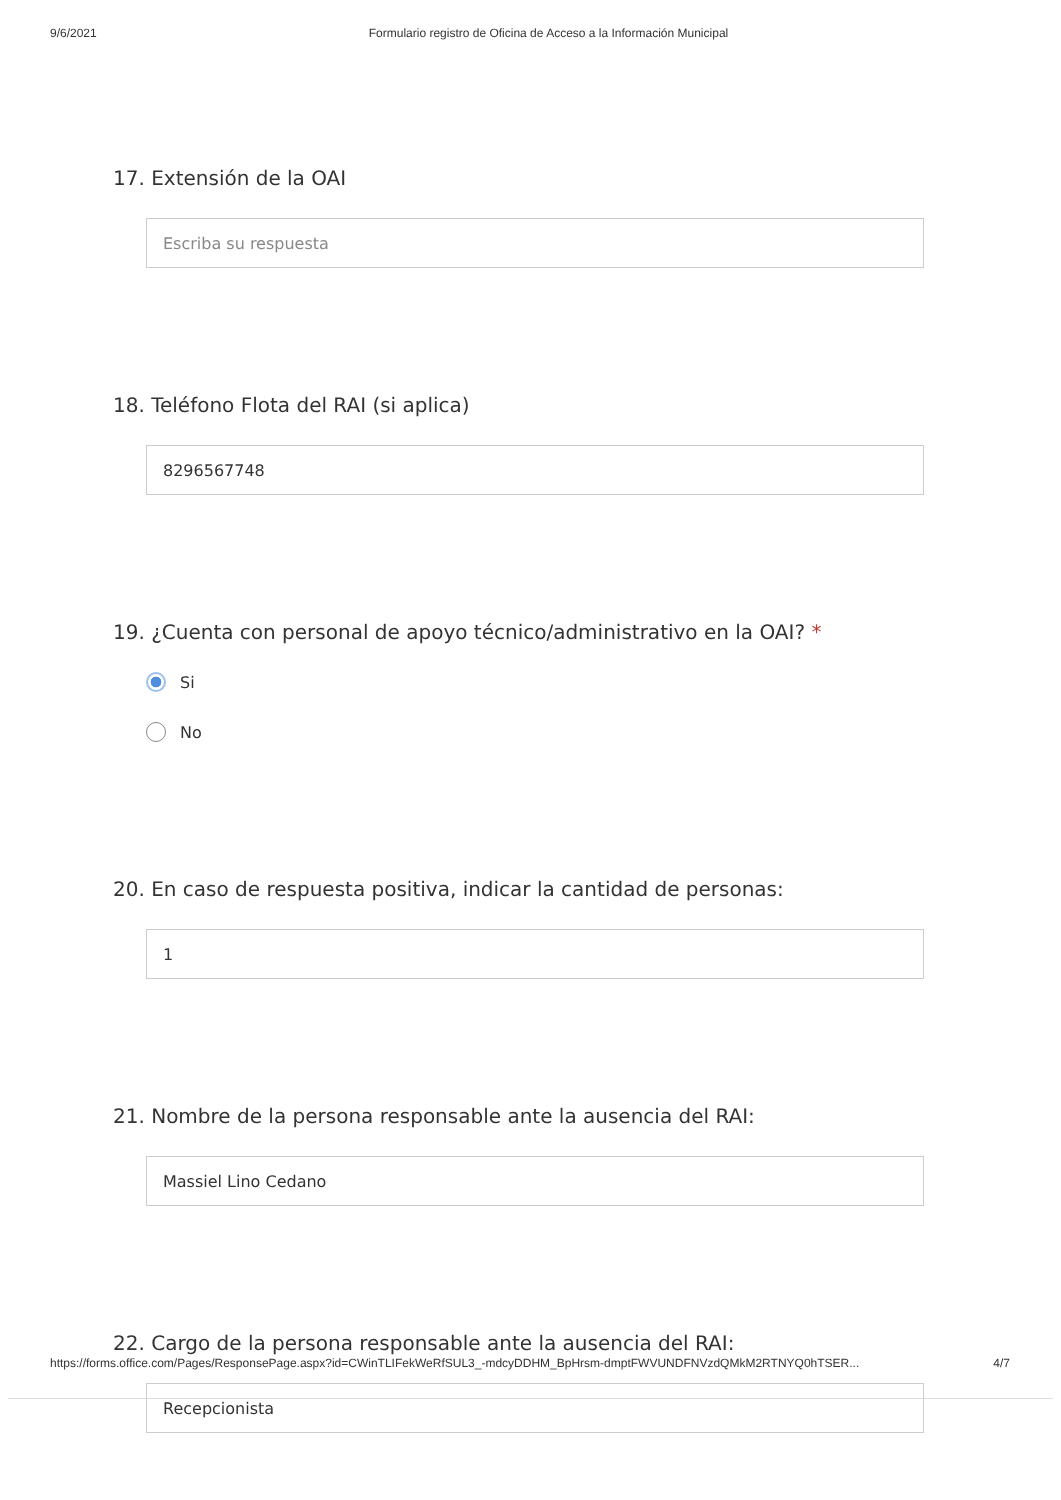9/6/2021 Formulario registro de Oficina de Acceso a la Información Municipal
17. Extensión de la OAI
Escriba su respuesta
18. Teléfono Flota del RAI (si aplica)
8296567748
19. ¿Cuenta con personal de apoyo técnico/administrativo en la OAI? *
Si
No
20. En caso de respuesta positiva, indicar la cantidad de personas:
1
21. Nombre de la persona responsable ante la ausencia del RAI:
Massiel Lino Cedano
22. Cargo de la persona responsable ante la ausencia del RAI:
Recepcionista
https://forms.office.com/Pages/ResponsePage.aspx?id=CWinTLIFekWeRfSUL3_-mdcyDDHM_BpHrsm-dmptFWVUNDFNVzdQMkM2RTNYQ0hTSER... 4/7